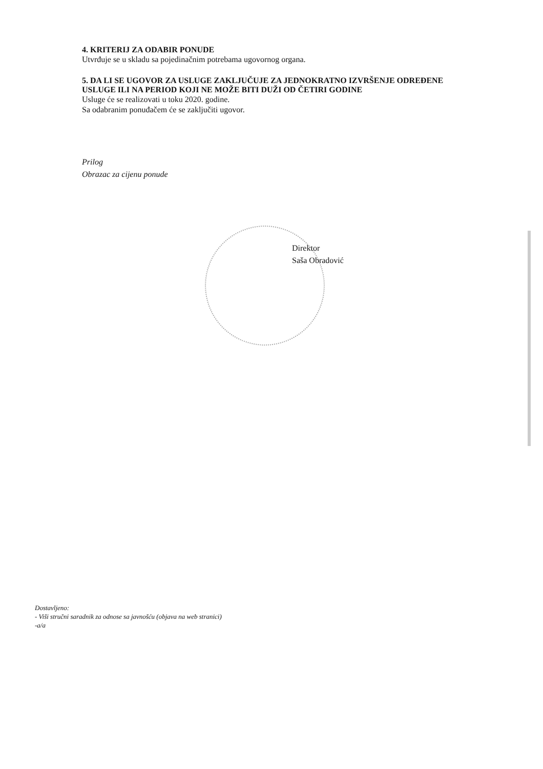4. KRITERIJ ZA ODABIR PONUDE
Utvrđuje se u skladu sa pojedinačnim potrebama ugovornog organa.
5. DA LI SE UGOVOR ZA USLUGE ZAKLJUČUJE ZA JEDNOKRATNO IZVRŠENJE ODREĐENE USLUGE ILI NA PERIOD KOJI NE MOŽE BITI DUŽI OD ČETIRI GODINE
Usluge će se realizovati u toku 2020. godine.
Sa odabranim ponuđačem će se zaključiti ugovor.
Prilog
Obrazac za cijenu ponude
Direktor
Saša Obradović
Dostavljeno:
- Viši stručni saradnik za odnose sa javnošću (objava na web stranici)
-a/a